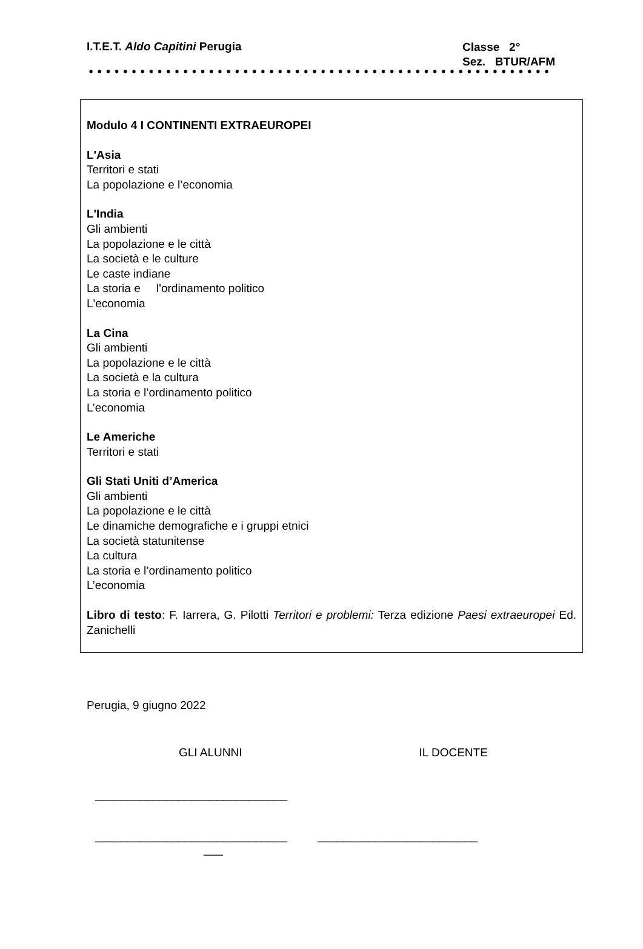I.T.E.T. Aldo Capitini Perugia Classe 2°
Sez. BTUR/AFM
Modulo 4 I CONTINENTI EXTRAEUROPEI
L'Asia
Territori e stati
La popolazione e l’economia
L'India
Gli ambienti
La popolazione e le città
La società e le culture
Le caste indiane
La storia e l'ordinamento politico
L'economia
La Cina
Gli ambienti
La popolazione e le città
La società e la cultura
La storia e l’ordinamento politico
L’economia
Le Americhe
Territori e stati
Gli Stati Uniti d’America
Gli ambienti
La popolazione e le città
Le dinamiche demografiche e i gruppi etnici
La società statunitense
La cultura
La storia e l’ordinamento politico
L’economia
Libro di testo: F. Iarrera, G. Pilotti Territori e problemi: Terza edizione Paesi extraeuropei Ed. Zanichelli
Perugia, 9 giugno 2022
GLI ALUNNI IL DOCENTE
______________________________
______________________________ _________________________
___